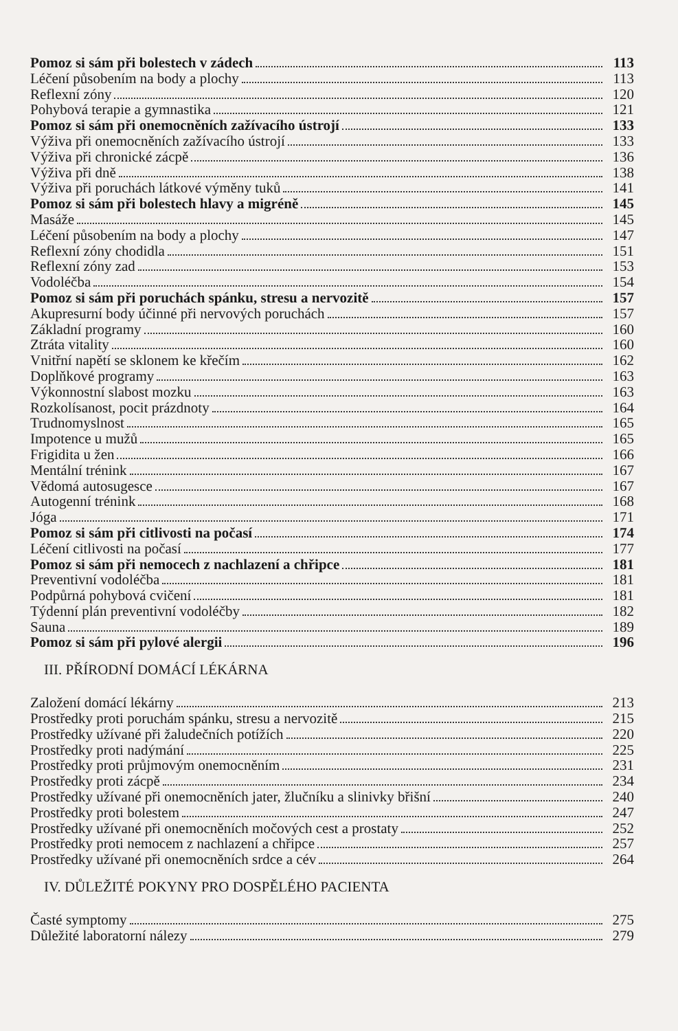Pomoz si sám při bolestech v zádech 113
Léčení působením na body a plochy 113
Reflexní zóny 120
Pohybová terapie a gymnastika 121
Pomoz si sám při onemocněních zažívacího ústrojí 133
Výživa při onemocněních zažívacího ústrojí 133
Výživa při chronické zácpě 136
Výživa při dně 138
Výživa při poruchách látkové výměny tuků 141
Pomoz si sám při bolestech hlavy a migréně 145
Masáže 145
Léčení působením na body a plochy 147
Reflexní zóny chodidla 151
Reflexní zóny zad 153
Vodoléčba 154
Pomoz si sám při poruchách spánku, stresu a nervozitě 157
Akupresurní body účinné při nervových poruchách 157
Základní programy 160
Ztráta vitality 160
Vnitřní napětí se sklonem ke křečím 162
Doplňkové programy 163
Výkonnostní slabost mozku 163
Rozkolísanost, pocit prázdnoty 164
Trudnomyslnost 165
Impotence u mužů 165
Frigidita u žen 166
Mentální trénink 167
Vědomá autosugesce 167
Autogenní trénink 168
Jóga 171
Pomoz si sám při citlivosti na počasí 174
Léčení citlivosti na počasí 177
Pomoz si sám při nemocech z nachlazení a chřipce 181
Preventivní vodoléčba 181
Podpůrná pohybová cvičení 181
Týdenní plán preventivní vodoléčby 182
Sauna 189
Pomoz si sám při pylové alergii 196
III. PŘÍRODNÍ DOMÁCÍ LÉKÁRNA
Založení domácí lékárny 213
Prostředky proti poruchám spánku, stresu a nervozitě 215
Prostředky užívané při žaludečních potížích 220
Prostředky proti nadýmání 225
Prostředky proti průjmovým onemocněním 231
Prostředky proti zácpě 234
Prostředky užívané při onemocněních jater, žlučníku a slinivky břišní 240
Prostředky proti bolestem 247
Prostředky užívané při onemocněních močových cest a prostaty 252
Prostředky proti nemocem z nachlazení a chřipce 257
Prostředky užívané při onemocněních srdce a cév 264
IV. DŮLEŽITÉ POKYNY PRO DOSPĚLÉHO PACIENTA
Časté symptomy 275
Důležité laboratorní nálezy 279